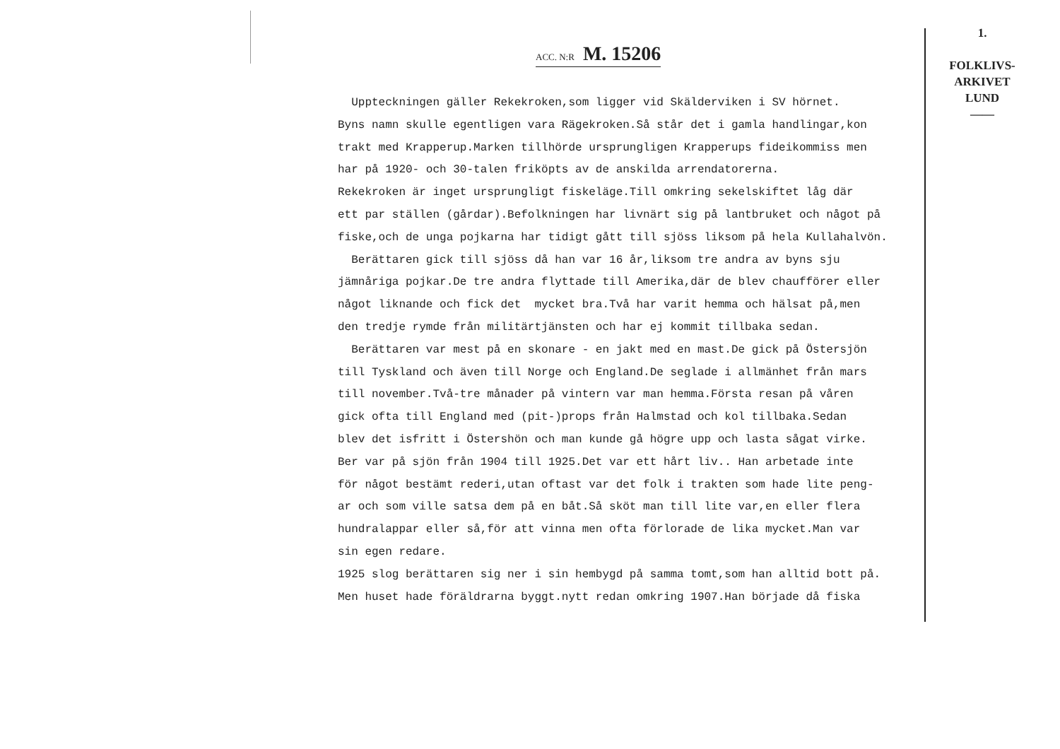1.
FOLKLIVS-
ARKIVET
LUND
——
ACC. N:R M. 15206
Uppteckningen gäller Rekekroken,som ligger vid Skälderviken i SV hörnet. Byns namn skulle egentligen vara Rägekroken.Så står det i gamla handlingar,kon trakt med Krapperup.Marken tillhörde ursprungligen Krapperups fideikommiss men har på 1920- och 30-talen friköpts av de anskilda arrendatorerna. Rekekroken är inget ursprungligt fiskeläge.Till omkring sekelskiftet låg där ett par ställen (gårdar).Befolkningen har livnärt sig på lantbruket och något på fiske,och de unga pojkarna har tidigt gått till sjöss liksom på hela Kullahalvön. Berättaren gick till sjöss då han var 16 år,liksom tre andra av byns sju jämnåriga pojkar.De tre andra flyttade till Amerika,där de blev chaufförer eller något liknande och fick det mycket bra.Två har varit hemma och hälsat på,men den tredje rymde från militärtjänsten och har ej kommit tillbaka sedan. Berättaren var mest på en skonare - en jakt med en mast.De gick på Östersjön till Tyskland och även till Norge och England.De seglade i allmänhet från mars till november.Två-tre månader på vintern var man hemma.Första resan på våren gick ofta till England med (pit-)props från Halmstad och kol tillbaka.Sedan blev det isfritt i Östershön och man kunde gå högre upp och lasta sågat virke. Ber var på sjön från 1904 till 1925.Det var ett hårt liv.. Han arbetade inte för något bestämt rederi,utan oftast var det folk i trakten som hade lite peng- ar och som ville satsa dem på en båt.Så sköt man till lite var,en eller flera hundralappar eller så,för att vinna men ofta förlorade de lika mycket.Man var sin egen redare. 1925 slog berättaren sig ner i sin hembygd på samma tomt,som han alltid bott på. Men huset hade föräldrarna byggt.nytt redan omkring 1907.Han började då fiska